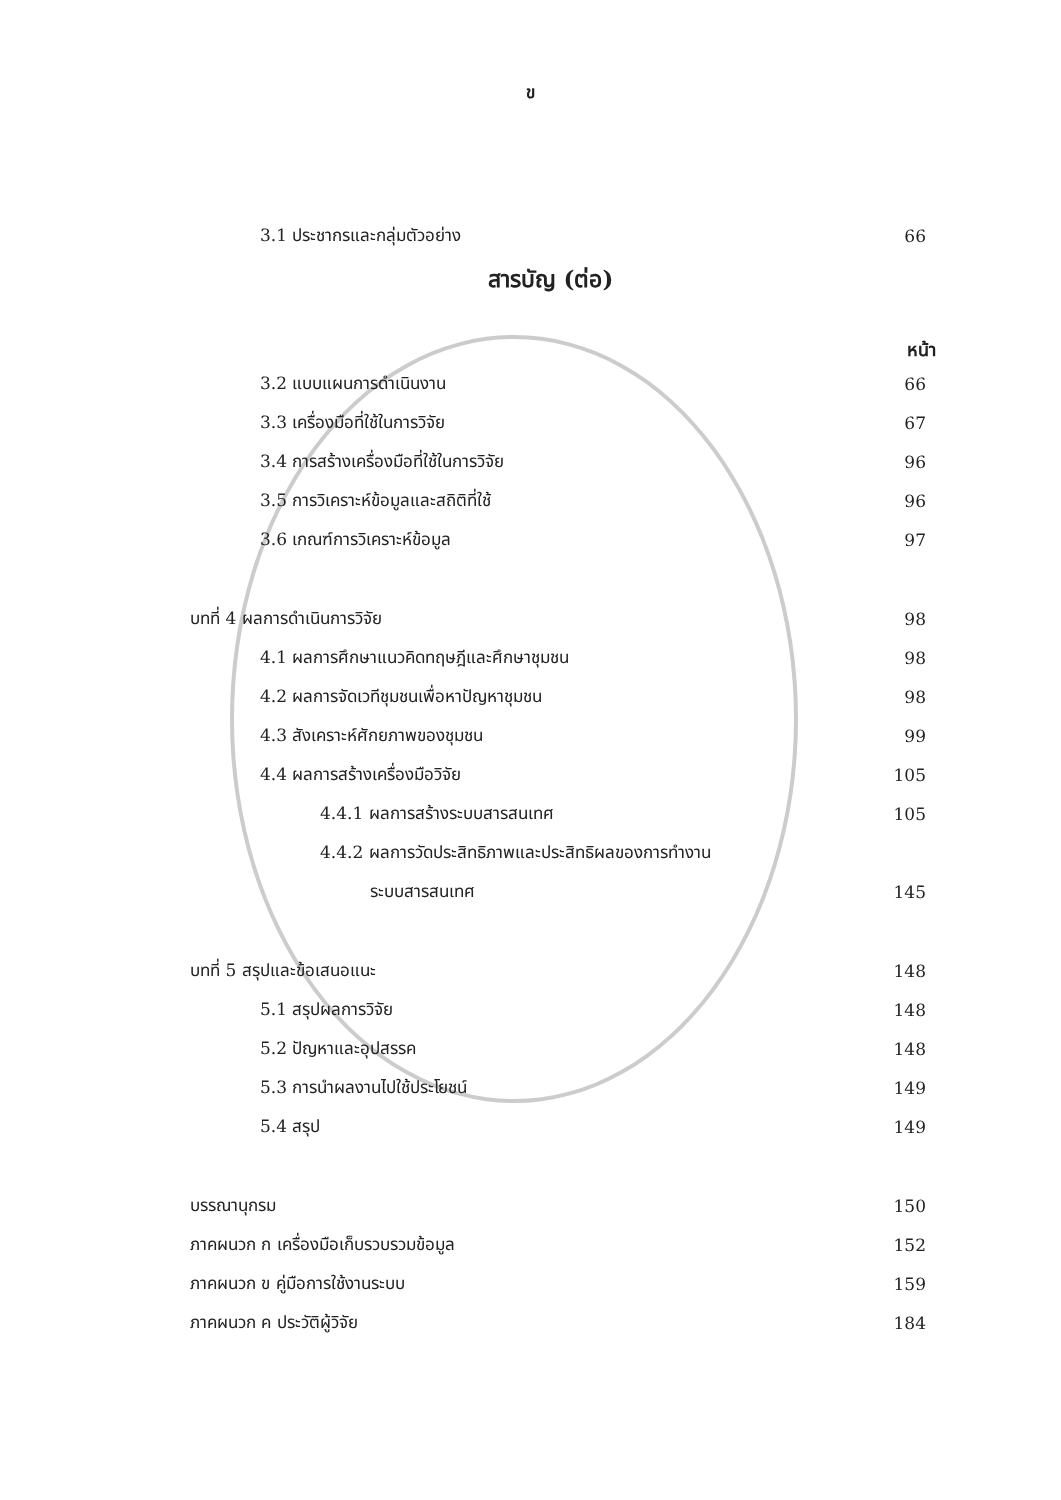ข
3.1 ประชากรและกลุ่มตัวอย่าง 66
สารบัญ (ต่อ)
หน้า
3.2 แบบแผนการดำเนินงาน 66
3.3 เครื่องมือที่ใช้ในการวิจัย 67
3.4 การสร้างเครื่องมือที่ใช้ในการวิจัย 96
3.5 การวิเคราะห์ข้อมูลและสถิติที่ใช้ 96
3.6 เกณฑ์การวิเคราะห์ข้อมูล 97
บทที่ 4 ผลการดำเนินการวิจัย 98
4.1 ผลการศึกษาแนวคิดทฤษฎีและศึกษาชุมชน 98
4.2 ผลการจัดเวทีชุมชนเพื่อหาปัญหาชุมชน 98
4.3 สังเคราะห์ศักยภาพของชุมชน 99
4.4 ผลการสร้างเครื่องมือวิจัย 105
4.4.1 ผลการสร้างระบบสารสนเทศ 105
4.4.2 ผลการวัดประสิทธิภาพและประสิทธิผลของการทำงาน
ระบบสารสนเทศ 145
บทที่ 5 สรุปและข้อเสนอแนะ 148
5.1 สรุปผลการวิจัย 148
5.2 ปัญหาและอุปสรรค 148
5.3 การนำผลงานไปใช้ประโยชน์ 149
5.4 สรุป 149
บรรณานุกรม 150
ภาคผนวก ก เครื่องมือเก็บรวบรวมข้อมูล 152
ภาคผนวก ข คู่มือการใช้งานระบบ 159
ภาคผนวก ค ประวัติผู้วิจัย 184